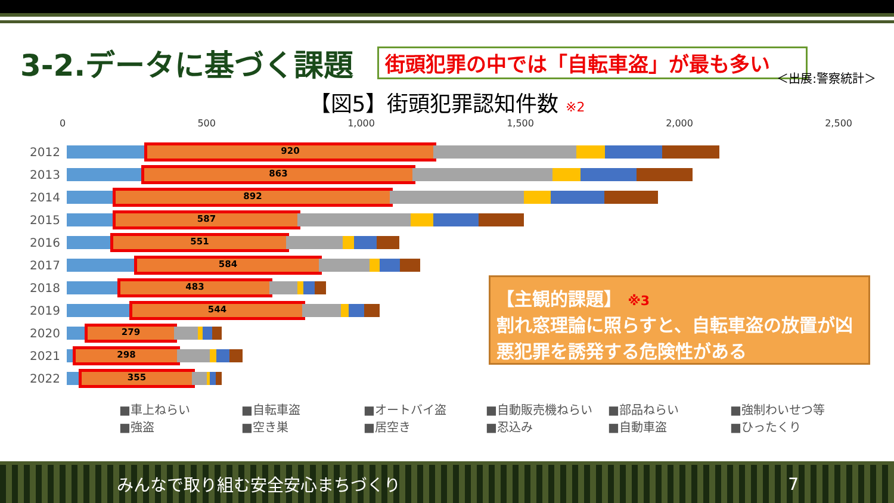3-2.データに基づく課題
街頭犯罪の中では「自転車盗」が最も多い
＜出展:警察統計＞
【図5】街頭犯罪認知件数 ※2
0 500 1,000 1,500 2,000 2,500
2012
920
2013
863
2014
892
2015
587
2016
551
2017
584
2018
483
2019
544
2020
279
2021
298
2022
355
■車上ねらい ■自転車盗 ■オートバイ盗 ■自動販売機ねらい ■部品ねらい ■強制わいせつ等 ■強盗 ■空き巣 ■居空き ■忍込み ■自動車盗 ■ひったくり
【主観的課題】 ※3
割れ窓理論に照らすと、自転車盗の放置が凶悪犯罪を誘発する危険性がある
みんなで取り組む安全安心まちづくり 7